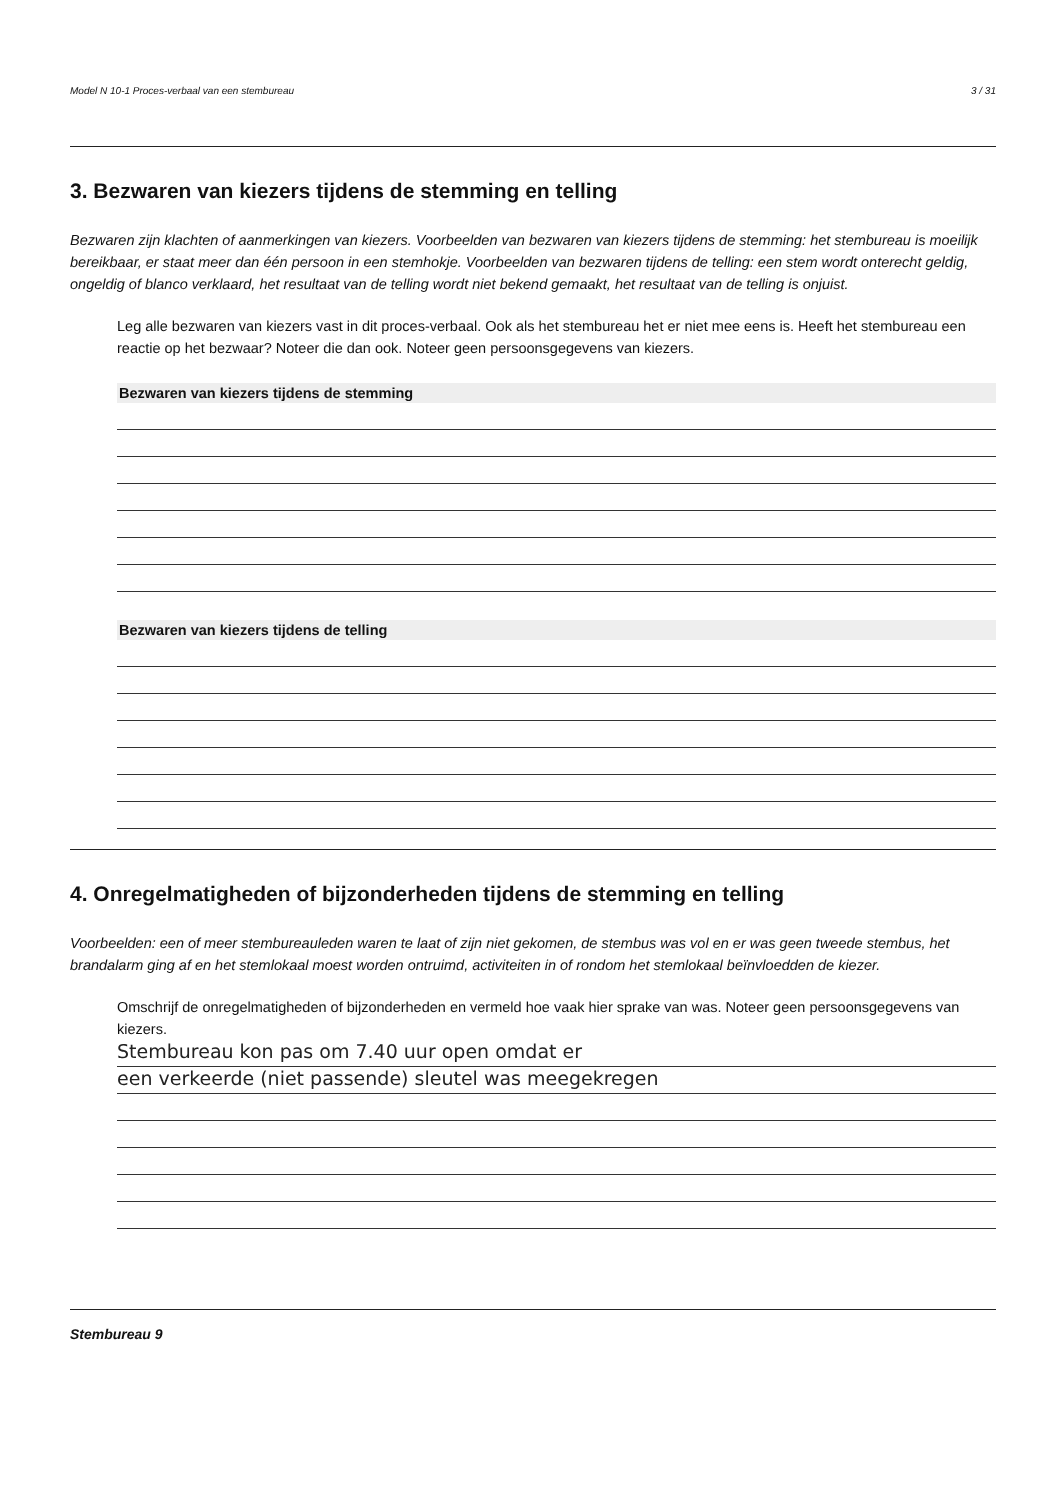Model N 10-1 Proces-verbaal van een stembureau 3 / 31
3. Bezwaren van kiezers tijdens de stemming en telling
Bezwaren zijn klachten of aanmerkingen van kiezers. Voorbeelden van bezwaren van kiezers tijdens de stemming: het stembureau is moeilijk bereikbaar, er staat meer dan één persoon in een stemhokje. Voorbeelden van bezwaren tijdens de telling: een stem wordt onterecht geldig, ongeldig of blanco verklaard, het resultaat van de telling wordt niet bekend gemaakt, het resultaat van de telling is onjuist.
Leg alle bezwaren van kiezers vast in dit proces-verbaal. Ook als het stembureau het er niet mee eens is. Heeft het stembureau een reactie op het bezwaar? Noteer die dan ook. Noteer geen persoonsgegevens van kiezers.
Bezwaren van kiezers tijdens de stemming
Bezwaren van kiezers tijdens de telling
4. Onregelmatigheden of bijzonderheden tijdens de stemming en telling
Voorbeelden: een of meer stembureauleden waren te laat of zijn niet gekomen, de stembus was vol en er was geen tweede stembus, het brandalarm ging af en het stemlokaal moest worden ontruimd, activiteiten in of rondom het stemlokaal beïnvloedden de kiezer.
Omschrijf de onregelmatigheden of bijzonderheden en vermeld hoe vaak hier sprake van was. Noteer geen persoonsgegevens van kiezers.
Stembureau kon pas om 7.40 uur open omdat er
een verkeerde (niet passende) sleutel was meegekregen
Stembureau 9